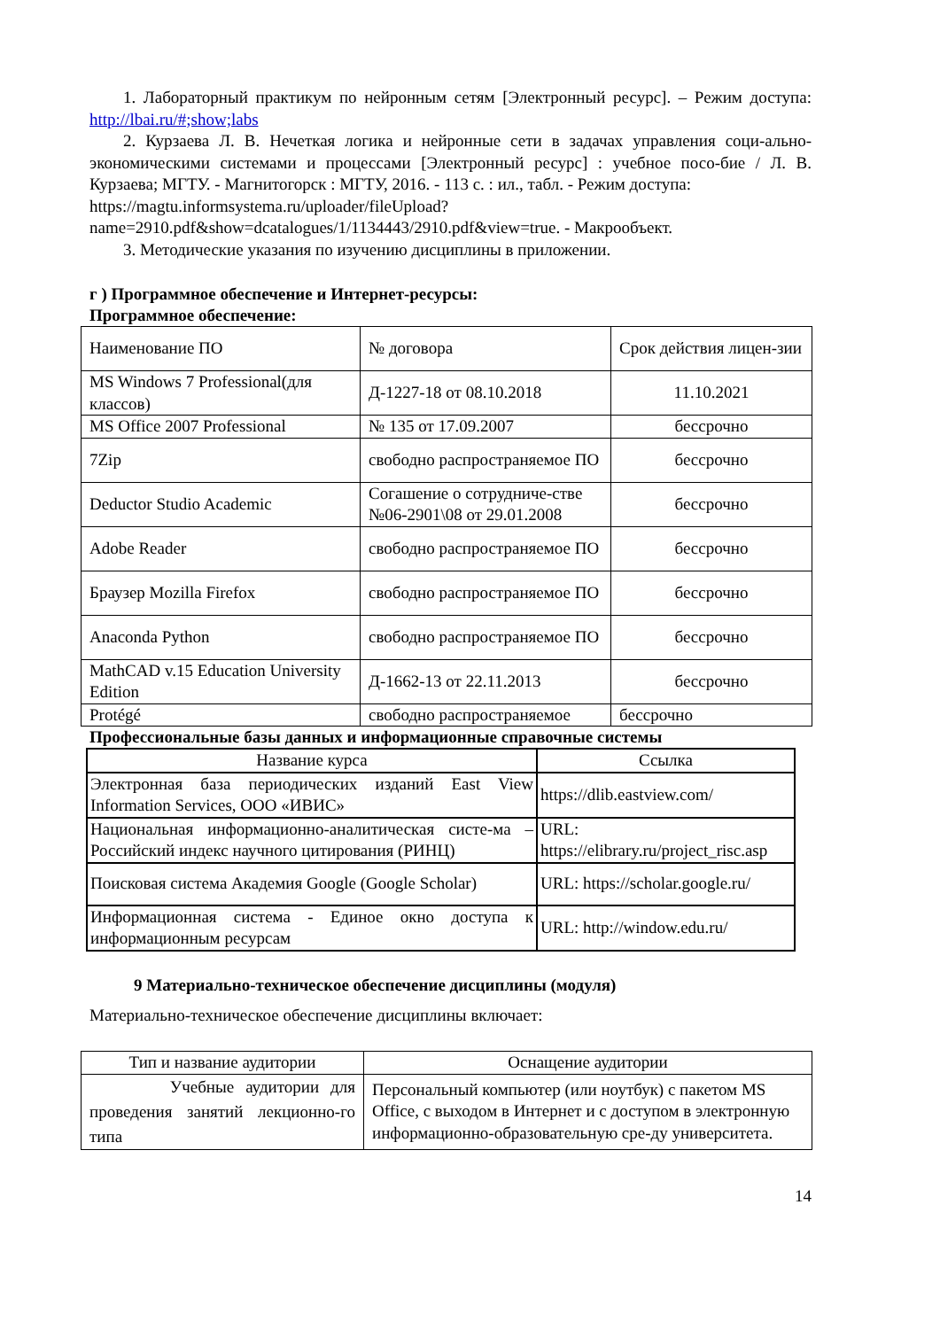1. Лабораторный практикум по нейронным сетям [Электронный ресурс]. – Режим доступа: http://lbai.ru/#;show;labs
2. Курзаева Л. В. Нечеткая логика и нейронные сети в задачах управления соци-ально-экономическими системами и процессами [Электронный ресурс] : учебное посо-бие / Л. В. Курзаева; МГТУ. - Магнитогорск : МГТУ, 2016. - 113 с. : ил., табл. - Режим доступа:
https://magtu.informsystema.ru/uploader/fileUpload?name=2910.pdf&show=dcatalogues/1/1134443/2910.pdf&view=true. - Макрообъект.
3. Методические указания по изучению дисциплины в приложении.
г ) Программное обеспечение и Интернет-ресурсы:
Программное обеспечение:
| Наименование ПО | № договора | Срок действия лицен-зии |
| MS Windows 7 Professional(для классов) | Д-1227-18 от 08.10.2018 | 11.10.2021 |
| MS Office 2007 Professional | № 135 от 17.09.2007 | бессрочно |
| 7Zip | свободно распространяемое ПО | бессрочно |
| Deductor Studio Academic | Согашение о сотрудниче-стве №06-2901\08 от 29.01.2008 | бессрочно |
| Adobe Reader | свободно распространяемое ПО | бессрочно |
| Браузер Mozilla Firefox | свободно распространяемое ПО | бессрочно |
| Anaconda Python | свободно распространяемое ПО | бессрочно |
| MathCAD v.15 Education University Edition | Д-1662-13 от 22.11.2013 | бессрочно |
| Protégé | свободно распространяемое | бессрочно |
Профессиональные базы данных и информационные справочные системы
| Название курса | Ссылка |
| --- | --- |
| Электронная база периодических изданий East View Information Services, ООО «ИВИС» | https://dlib.eastview.com/ |
| Национальная информационно-аналитическая систе-ма – Российский индекс научного цитирования (РИНЦ) | URL: https://elibrary.ru/project_risc.asp |
| Поисковая система Академия Google (Google Scholar) | URL: https://scholar.google.ru/ |
| Информационная система - Единое окно доступа к информационным ресурсам | URL: http://window.edu.ru/ |
9 Материально-техническое обеспечение дисциплины (модуля)
Материально-техническое обеспечение дисциплины включает:
| Тип и название аудитории | Оснащение аудитории |
| --- | --- |
| Учебные аудитории для проведения занятий лекционно-го типа | Персональный компьютер (или ноутбук) с пакетом MS Office, с выходом в Интернет и с доступом в электронную информационно-образовательную сре-ду университета. |
14